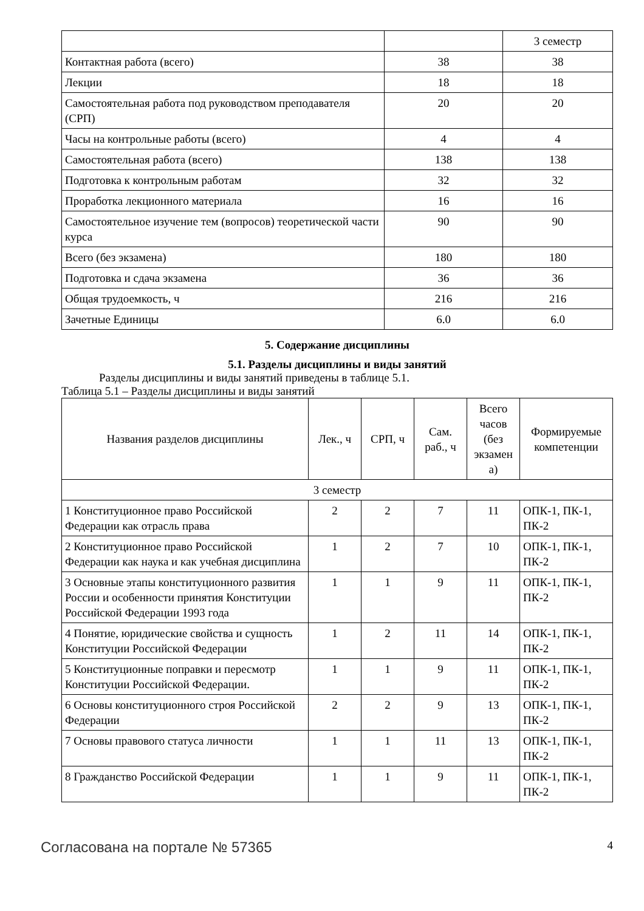| | | 3 семестр |
| Контактная работа (всего) | 38 | 38 |
| Лекции | 18 | 18 |
| Самостоятельная работа под руководством преподавателя (СРП) | 20 | 20 |
| Часы на контрольные работы (всего) | 4 | 4 |
| Самостоятельная работа (всего) | 138 | 138 |
| Подготовка к контрольным работам | 32 | 32 |
| Проработка лекционного материала | 16 | 16 |
| Самостоятельное изучение тем (вопросов) теоретической части курса | 90 | 90 |
| Всего (без экзамена) | 180 | 180 |
| Подготовка и сдача экзамена | 36 | 36 |
| Общая трудоемкость, ч | 216 | 216 |
| Зачетные Единицы | 6.0 | 6.0 |
5. Содержание дисциплины
5.1. Разделы дисциплины и виды занятий
Разделы дисциплины и виды занятий приведены в таблице 5.1.
Таблица 5.1 – Разделы дисциплины и виды занятий
| Названия разделов дисциплины | Лек., ч | СРП, ч | Сам. раб., ч | Всего часов (без экзамен а) | Формируемые компетенции |
| --- | --- | --- | --- | --- | --- |
| 3 семестр | | | | | |
| 1 Конституционное право Российской Федерации как отрасль права | 2 | 2 | 7 | 11 | ОПК-1, ПК-1, ПК-2 |
| 2 Конституционное право Российской Федерации как наука и как учебная дисциплина | 1 | 2 | 7 | 10 | ОПК-1, ПК-1, ПК-2 |
| 3 Основные этапы конституционного развития России и особенности принятия Конституции Российской Федерации 1993 года | 1 | 1 | 9 | 11 | ОПК-1, ПК-1, ПК-2 |
| 4 Понятие, юридические свойства и сущность Конституции Российской Федерации | 1 | 2 | 11 | 14 | ОПК-1, ПК-1, ПК-2 |
| 5 Конституционные поправки и пересмотр Конституции Российской Федерации. | 1 | 1 | 9 | 11 | ОПК-1, ПК-1, ПК-2 |
| 6 Основы конституционного строя Российской Федерации | 2 | 2 | 9 | 13 | ОПК-1, ПК-1, ПК-2 |
| 7 Основы правового статуса личности | 1 | 1 | 11 | 13 | ОПК-1, ПК-1, ПК-2 |
| 8 Гражданство Российской Федерации | 1 | 1 | 9 | 11 | ОПК-1, ПК-1, ПК-2 |
Согласована на портале № 57365 4